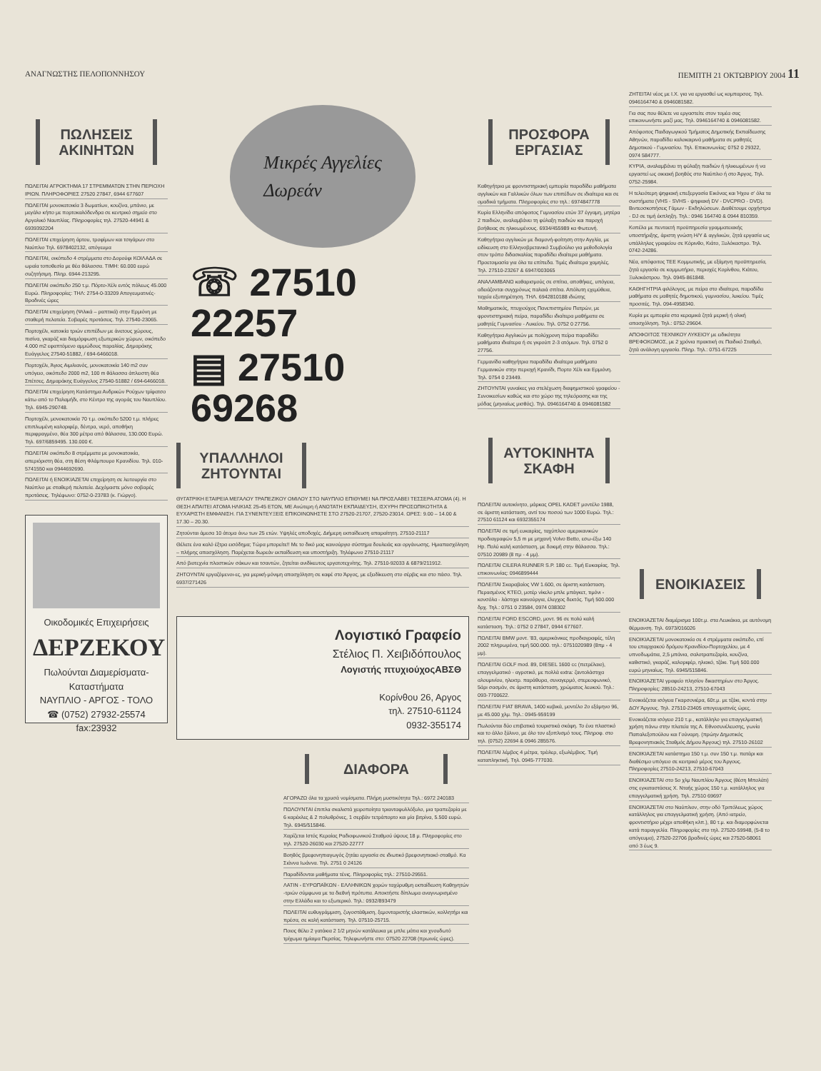ΑΝΑΓΝΩΣΤΗΣ ΠΕΛΟΠΟΝΝΗΣΟΥ ΠΕΜΠΤΗ 21 ΟΚΤΩΒΡΙΟΥ 2004 11
ΠΩΛΗΣΕΙΣ
ΑΚΙΝΗΤΩΝ
ΠΩΛΕΙΤΑΙ ΑΓΡΟΚΤΗΜΑ 17 ΣΤΡΕΜΜΑΤΩΝ ΣΤΗΝ ΠΕΡΙΟΧΗ ΙΡΙΩΝ. ΠΛΗΡΟΦΟΡΙΕΣ 27520 27847, 6944 677607
ΠΩΛΕΙΤΑΙ μονοκατοικία 3 δωματίων, κουζίνα, μπάνιο, με μεγάλο κήπο με πορτοκαλόδενδρα σε κεντρικό σημείο στο Αργολικό Ναυπλίας. Πληροφορίες τηλ. 27520-44941 & 6939392204
ΠΩΛΕΙΤΑΙ επιχείρηση άρτου, τροφίμων και τσιγάρων στο Ναύπλιο Τηλ. 6978402132, απόγευμα
ΠΩΛΕΙΤΑΙ, οικόπεδο 4 στρέμματα στο Δορούφι ΚΟΙΛΑΔΑ σε ωραία τοποθεσία με θέα θάλασσα. ΤΙΜΗ: 60.000 ευρώ συζητήσιμη. Πληρ. 6944-213295.
ΠΩΛΕΙΤΑΙ οικόπεδο 250 τ.μ. Πόρτο-Χέλι εντός πόλεως 45.000 Ευρώ. Πληροφορίες: ΤΗΛ: 2754-0-33209 Απογευματινές-Βραδινές ώρες
ΠΩΛΕΙΤΑΙ επιχείρηση (Ψιλικά – ραπτικά) στην Ερμιόνη με σταθερή πελατεία. Σοβαρές προτάσεις. Τηλ. 27540-23065.
Πορτοχέλι, κατοικία τριών επιπέδων με άνετους χώρους, πισίνα, γκαράζ και διαμόρφωση εξωτερικών χώρων, οικόπεδο 4.000 m2 εφαπτόμενο αμμώδους παραλίας. Δημαράκης Ευάγγελος 27540-51882, / 694-6466018.
Πορτοχέλι, Άγιος Αιμιλιανός, μονοκατοικία 140 m2 συν υπόγειο, οικόπεδο 2000 m2, 100 m θάλασσα άπλειστη θέα Σπέτσες. Δημαράκης Ευάγγελος 27540-51882 / 694-6466018.
ΠΩΛΕΙΤΑΙ επιχείρηση Κατάστημα Ανδρικών Ρούχων τρίφατσο κάτω από το Παλαμήδι, στο Κέντρο της αγοράς του Ναυπλίου. Τηλ. 6945-290748.
Πορτοχέλι, μονοκατοικία 70 τ.μ. οικόπεδο 5200 τ.μ. πλήρες επιπλωμένη καλοριφέρ, δέντρα, νερό, αποθήκη περιφραγμένο, θέα 300 μέτρα από θάλασσα, 130.000 Ευρώ. Τηλ. 697/6859495. 130.000 €.
ΠΩΛΕΙΤΑΙ οικόπεδο 8 στρέμματα με μονοκατοικία, απεριόριστη θέα, στη θέση Φλάμπουρο Κρανιδίου. Τηλ. 010-5741550 και 0944692690.
ΠΩΛΕΙΤΑΙ ή ΕΝΟΙΚΙΑΖΕΤΑΙ επιχείρηση σε λειτουργία στο Ναύπλιο με σταθερή πελατεία. Δεχόμαστε μόνο σοβαρές προτάσεις. Τηλέφωνο: 0752-0-23783 (κ. Γιώργο).
Οικοδομικές Επιχειρήσεις ΔΕΡΖΕΚΟΥ
Πωλούνται Διαμερίσματα-Καταστήματα
ΝΑΥΠΛΙΟ - ΑΡΓΟΣ - ΤΟΛΟ
☎ (0752) 27932-25574 fax:23932
Μικρές Αγγελίες
Δωρεάν
☏ 27510 22257
▤ 27510 69268
ΥΠΑΛΛΗΛΟΙ
ΖΗΤΟΥΝΤΑΙ
ΘΥΓΑΤΡΙΚΗ ΕΤΑΙΡΕΙΑ ΜΕΓΑΛΟΥ ΤΡΑΠΕΖΙΚΟΥ ΟΜΙΛΟΥ ΣΤΟ ΝΑΥΠΛΙΟ ΕΠΙΘΥΜΕΙ ΝΑ ΠΡΟΣΛΑΒΕΙ ΤΕΣΣΕΡΑ ΑΤΟΜΑ (4). Η ΘΕΣΗ ΑΠΑΙΤΕΙ ΑΤΟΜΑ ΗΛΙΚΙΑΣ 25-45 ΕΤΩΝ, ΜΕ Ανώτερη ή ΑΝΩΤΑΤΗ ΕΚΠΑΙΔΕΥΣΗ, ΙΣΧΥΡΗ ΠΡΟΣΩΠΙΚΟΤΗΤΑ & ΕΥΧΑΡΙΣΤΗ ΕΜΦΑΝΙΣΗ. ΓΙΑ ΣΥΝΕΝΤΕΥΞΕΙΣ ΕΠΙΚΟΙΝΩΝΗΣΤΕ ΣΤΟ 27520-21707, 27520-23014. ΩΡΕΣ: 9.00 – 14.00 & 17.30 – 20.30.
Ζητούνται άμεσα 10 άτομα άνω των 25 ετών. Υψηλές αποδοχές. Διήμερη εκπαίδευση απαραίτητη. 27510-21117
Θέλετε ένα καλό έξτρα εισόδημα; Τώρα μπορείτε!! Με το δικό μας καινούργιο σύστημα δουλειάς και οργάνωσης. Ημιαπασχόληση – πλήρης απασχόληση. Παρέχεται δωρεάν εκπαίδευση και υποστήριξη. Τηλέφωνο 27510-21117
Από βιοτεχνία πλαστικών σάκων και τσαντών, ζητείται ανιδίκευτος εργατοτεχνίτης. Τηλ. 27510-92033 & 6879/211912.
ΖΗΤΟΥΝΤΑΙ εργαζόμενοι-ες, για μερική-μόνιμη απασχόληση σε καφέ στο Άργος, με εξειδίκευση στο σέρβις και στο πάσο. Τηλ. 6937/271426
Λογιστικό Γραφείο
Στέλιος Π. Χειβιδόπουλος
Λογιστής πτυχιούχοςΑΒΣΘ
Κορίνθου 26, Αργος
τηλ. 27510-61124
0932-355174
ΔΙΑΦΟΡΑ
ΑΓΟΡΑΖΩ όλα τα χρυσά νομίσματα. Πλήρη μυστικότητα Τηλ.: 6972 240183
ΠΩΛΟΥΝΤΑΙ έπιπλα σκαλιστά χειροποίητα τριανταφυλλόξυλο, μια τραπεζαρία με 6 καρέκλες & 2 πολυθρόνες, 1 σερβάν τετράπορτο και μία βιτρίνα, 5.500 ευρώ. Τηλ. 6945/515846.
Χαρίζεται Ιστός Κεραίας Ραδιοφωνικού Σταθμού ύψους 18 μ. Πληροφορίες στο τηλ. 27520-26030 και 27520-22777
Βοηθός βρεφονηπιαγωγός ζητάει εργασία σε ιδιωτικό βρεφονηπιακό σταθμό. Κα Σιάννα Ιωάννα. Τηλ. 2751 0 24126
Παραδίδονται μαθήματα τένις. Πληροφορίες τηλ.: 27510-29551.
ΛΑΤΙΝ - ΕΥΡΩΠΑΪΚΩΝ - ΕΛΛΗΝΙΚΩΝ χορών ταχύρυθμη εκπαίδευση Καθηγητών -τριών σύμφωνα με τα διεθνή πρότυπα. Αποκτήστε δίπλωμα αναγνωρισμένο στην Ελλάδα και το εξωτερικό. Τηλ.: 0932/893479
ΠΩΛΕΙΤΑΙ ευθυγράμμιση, ζυγοστάθμιση, ξεμονταριστής ελαστικών, κολλητήρι και πρέσα, σε καλή κατάσταση. Τηλ. 07510-25715.
Ποιος θέλει 2 γατάκια 2 1/2 μηνών κατάλευκα με μπλε μάτια και χνουδωτό τρίχωμα ημίαιμα Περσίας. Τηλεφωνήστε στο: 07520 22708 (πρωινές ώρες).
ΠΡΟΣΦΟΡΑ
ΕΡΓΑΣΙΑΣ
Καθηγήτρια με φροντιστηριακή εμπειρία παραδίδει μαθήματα αγγλικών και Γαλλικών όλων των επιπέδων σε ιδιαίτερα και σε ομαδικά τμήματα. Πληροφορίες στο τηλ.: 6974847778
Κυρία Ελληνίδα απόφοιτος Γυμνασίου ετών 37 έγγαμη, μητέρα 2 παιδιών, αναλαμβάνει τη φύλαξη παιδιών και παροχή βοήθειας σε ηλικιωμένους. 6934/455989 κα Φωτεινή.
Καθηγήτρια αγγλικών με διαμονή-φοίτηση στην Αγγλία, με ειδίκευση στο Ελληνοβρετανικό Συμβούλιο για μεθοδολογία στον τρόπο διδασκαλίας παραδίδει ιδιαίτερα μαθήματα. Προετοιμασία για όλα τα επίπεδα. Τιμές ιδιαίτερα χαμηλές. Τηλ. 27510-23267 & 6947/003065
ΑΝΑΛΑΜΒΑΝΩ καθαρισμούς σε σπίτια, αποθήκες, υπόγεια, αδειάζονται συγχρόνως παλαιά σπίτια. Απόλυτη εχεμύθεια, ταχεία εξυπηρέτηση. ΤΗΛ. 6942810188 ιδιώτης
Μαθηματικός, πτυχιούχος Πανεπιστημίου Πατρών, με φροντιστηριακή πείρα, παραδίδει ιδιαίτερα μαθήματα σε μαθητές Γυμνασίου - Λυκείου. Τηλ. 0752 0 27756.
Καθηγήτρια Αγγλικών με πολύχρονη πείρα παραδίδει μαθήματα ιδιαίτερα ή σε γκρούπ 2-3 ατόμων. Τηλ. 0752 0 27756.
Γερμανίδα καθηγήτρια παραδίδει ιδιαίτερα μαθήματα Γερμανικών στην περιοχή Κρανίδι, Πορτο Χέλι και Ερμιόνη. Τηλ. 0754 0 23449.
ΖΗΤΟΥΝΤΑΙ γυναίκες για στελέχωση διαφημιστικού γραφείου - Συνοικεσίων καθώς και στο χώρο της τηλεόρασης και της μόδας (μηνιαίως μισθός). Τηλ. 0946164740 & 0946081582
ΑΥΤΟΚΙΝΗΤΑ
ΣΚΑΦΗ
ΠΩΛΕΙΤΑΙ αυτοκίνητο, μάρκας OPEL KADET μοντέλο 1988, σε άριστη κατάσταση, αντί του ποσού των 1000 Ευρώ. Τηλ.: 27510 61124 και 6932355174
ΠΩΛΕΙΤΑΙ σε τιμή ευκαιρίας, ταχύπλοο αμερικανικών προδιαγραφών 5,5 m με μηχανή Volvo Betto, εσω-έξω 140 Hp. Πολύ καλή κατάσταση, με δοκιμή στην θάλασσα. Τηλ.: 07510 20989 (8 πμ - 4 μμ).
ΠΩΛΕΙΤΑΙ CILERA RUNNER S.P. 180 cc. Τιμή Ευκαιρίας. Τηλ. επικοινωνίας: 0946899444
ΠΩΛΕΙΤΑΙ Σκαραβαίος VW 1.600, σε άριστη κατάσταση. Περασμένος ΚΤΕΟ, μοτέρ νίκελο μπλε μπάγκετ, τιμόνι - κονσόλα - λάστιχα καινούργια, έλεγχος δεκτός. Τιμή 500.000 δρχ. Τηλ.: 0751 0 23584, 0974 038302
ΠΩΛΕΙΤΑΙ FORD ESCORD, μοντ. 96 σε πολύ καλή κατάσταση. Τηλ.: 0752 0 27847, 0944 677607.
ΠΩΛΕΙΤΑΙ BMW μοντ. '83, αμερικάνικες προδιαγραφές, τέλη 2002 πληρωμένα, τιμή 500.000. τηλ.: 0751020989 (8πμ - 4 μμ).
ΠΩΛΕΙΤΑΙ GOLF mod. 89, DIESEL 1600 cc (πετρέλαιο), επαγγελματικό - αγροτικό, με πολλά extra: ζαντολάστιχα αλουμινίου, ηλεκτρ. παράθυρα, συναγερμό, στερεοφωνικό, 5άρι σασμάν, σε άριστη κατάσταση, χρώματος λευκού. Τηλ.: 093-7700622.
ΠΩΛΕΙΤΑΙ FIAT BRAVA, 1400 κυβικά, μοντέλο 2ο εξάμηνο 96, με 45.000 χλμ. Τηλ.: 0945-959199
Πωλούνται δύο επιβατικά τουριστικά σκάφη. Το ένα πλαστικό και το άλλο ξύλινο, με όλο τον εξοπλισμό τους. Πληροφ. στο τηλ. (0752) 22694 & 0946 285576.
ΠΩΛΕΙΤΑΙ λέμβος 4 μέτρα, τρέιλερ, εξωλέμβιος. Τιμή καταπληκτική. Τηλ. 0945-777030.
ΖΗΤΕΙΤΑΙ νέος με Ι.Χ. για να εργασθεί ως κομπαρσος. Τηλ. 0946164740 & 0946081582.
Για σας που θέλετε να εργαστείτε στον τομέα σας επικοινωνήστε μαζί μας. Τηλ. 0946164740 & 0946081582.
Απόφοιτος Παιδαγωγικού Τμήματος Δημοτικής Εκπαίδευσης Αθηνών, παραδίδει καλοκαιρινά μαθήματα σε μαθητές Δημοτικού - Γυμνασίου. Τηλ. Επικοινωνίας: 0752 0 29322, 0974 584777.
ΚΥΡΙΑ, αναλαμβάνει τη φύλαξη παιδιών ή ηλικιωμένων ή να εργαστεί ως οικιακή βοηθός στο Ναύπλιο ή στο Άργος. Τηλ. 0752-25984.
Η τελειότερη ψηφιακή επεξεργασία Εικόνας και Ήχου σ' όλα τα συστήματα (VHS - SVHS - ψηφιακή DV - DVCPRO - DVD). Βιντεοσκοπήσεις Γάμων - Εκδηλώσεων. Διαθέτουμε ορχήστρα - DJ σε τιμή έκπληξη. Τηλ.: 0946 164740 & 0944 810359.
Κοπέλα με πενταετή προϋπηρεσία γραμματειακής υποστήριξης, άριστη γνώση Η/Υ & αγγλικών, ζητά εργασία ως υπάλληλος γραφείου σε Κόρινθο, Κιάτο, Ξυλόκαστρο. Τηλ. 0742-24286.
Νέα, απόφοιτος ΤΕΕ Κομμωτικής, με εξάμηνη προϋπηρεσία, ζητά εργασία σε κομμωτήριο, περιοχές Κορίνθου, Κιάτου, Ξυλοκάστρου. Τηλ. 0945-861848.
ΚΑΘΗΓΗΤΡΙΑ φιλόλογος, με πείρα στο ιδιαίτερα, παραδίδει μαθήματα σε μαθητές δημοτικού, γυμνασίου, λυκείου. Τιμές προσιτές. Τηλ. 094-4958340.
Κυρία με εμπειρία στα κεραμικά ζητά μερική ή ολική απασχόληση. Τηλ.: 0752-29604.
ΑΠΟΦΟΙΤΟΣ ΤΕΧΝΙΚΟΥ ΛΥΚΕΙΟΥ με ειδικότητα ΒΡΕΦΟΚΟΜΟΣ, με 2 χρόνια πρακτική σε Παιδικό Σταθμό, ζητά ανάλογη εργασία. Πληρ. Τηλ.: 0751-67225
ΕΝΟΙΚΙΑΣΕΙΣ
ΕΝΟΙΚΙΑΖΕΤΑΙ διαμέρισμα 100τ.μ. στα Λευκάκια, με αυτόνομη θέρμανση. Τηλ. 6973/016026
ΕΝΟΙΚΙΑΖΕΤΑΙ μονοκατοικία σε 4 στρέμματα οικόπεδο, επί του επαρχιακού δρόμου Κρανιδίου-Πορτοχελίου, με 4 υπνοδωμάτια, 2,5 μπάνια, σαλοτραπεζαρία, κουζίνα, καθιστικό, γκαράζ, καλοριφέρ, ηλιακό, τζάκι. Τιμή 500.000 ευρώ μηνιαίως. Τηλ. 6945/515846.
ΕΝΟΙΚΙΑΖΕΤΑΙ γραφείο πλησίον δικαστηρίων στο Άργος. Πληροφορίες: 28510-24213, 27510-67043
Ενοικιάζεται ισόγεια Γκαρσονιέρα, 60τ.μ. με τζάκι, κοντά στην ΔΟΥ Άργους. Τηλ. 27510-23405 απογευματινές ώρες.
Ενοικιάζεται ισόγειο 210 τ.μ., κατάλληλο για επαγγελματική χρήση πάνω στην πλατεία της Α. Εθνοσυνέλευσης, γωνία Παπαλεξοπούλου και Γούναρη. (πρώην Δημοτικός Βρεφονηπιακός Σταθμός Δήμου Άργους) τηλ. 27510-26102
ΕΝΟΙΚΙΑΖΕΤΑΙ κατάστημα 150 τ.μ. συν 150 τ.μ. πατάρι και διαθέσιμο υπόγειο σε κεντρικό μέρος του Άργους. Πληροφορίες 27510-24213, 27510-67043
ΕΝΟΙΚΙΑΖΕΤΑΙ στο 5ο χλμ Ναυπλίου Άργους (θέση Μπολάτι) στις εγκαταστάσεις Χ. Νταής χώρος 150 τ.μ. κατάλληλος για επαγγελματική χρήση. Τηλ. 27510 69697
ΕΝΟΙΚΙΑΖΕΤΑΙ στο Ναύπλιον, στην οδό Τριπόλεως χώρος κατάλληλος για επαγγελματική χρήση. (Από ιατρείο, φροντιστήριο μέχρι αποθήκη κλπ.), 80 τ.μ. και διαμορφώνεται κατά παραγγελία. Πληροφορίες στο τηλ. 27520-59948, (5-8 το απόγευμα), 27520-22706 βραδινές ώρες και 27520-58061 από 3 έως 9.